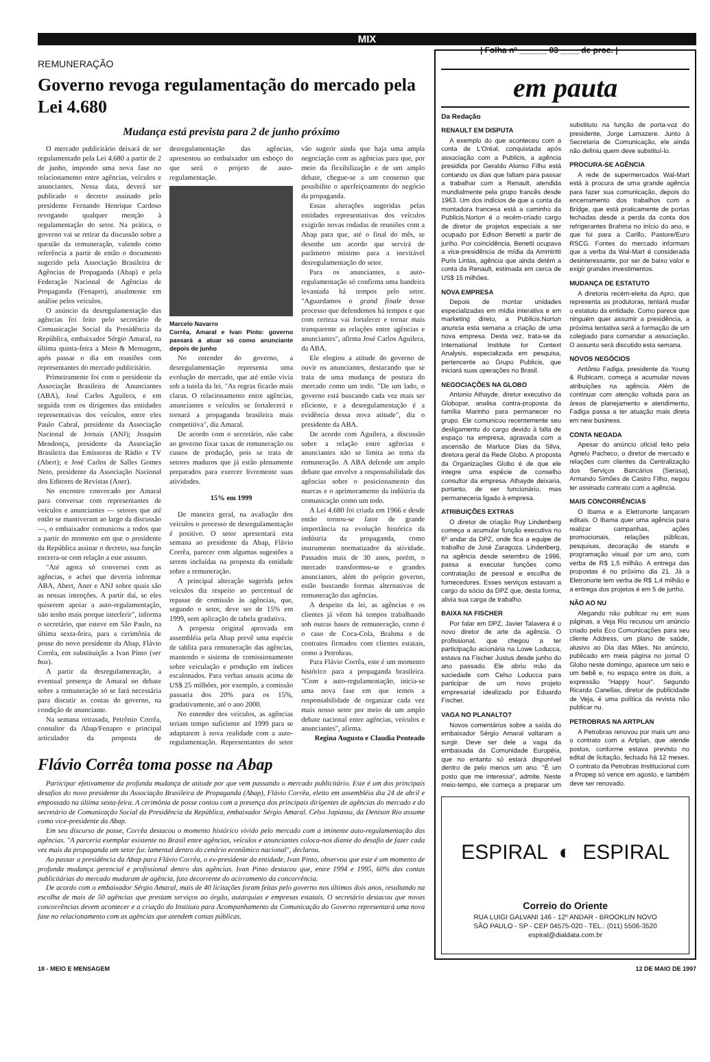| Folha nº ______ 03 ____ de proc. |
MIX
REMUNERAÇÃO
Governo revoga regulamentação do mercado pela Lei 4.680
Mudança está prevista para 2 de junho próximo
O mercado publicitário deixará de ser regulamentado pela Lei 4.680 a partir de 2 de junho, impondo uma nova fase no relacionamento entre agências, veículos e anunciantes. Nessa data, deverá ser publicado o decreto assinado pelo presidente Fernando Henrique Cardoso revogando qualquer menção à regulamentação do setor. Na prática, o governo vai se retirar da discussão sobre a questão da remuneração, valendo como referência a partir de então o documento sugerido pela Associação Brasileira de Agências de Propaganda (Abap) e pela Federação Nacional de Agências de Propaganda (Fenapro), atualmente em análise pelos veículos.
O anúncio da desregulamentação das agências foi feito pelo secretário de Comunicação Social da Presidência da República, embaixador Sérgio Amaral, na última quinta-feira a Meio & Mensagem, após passar o dia em reuniões com representantes do mercado publicitário.
Primeiramente foi com o presidente da Associação Brasileira de Anunciantes (ABA), José Carlos Aguilera, e em seguida com os dirigentes das entidades representativas dos veículos, entre eles Paulo Cabral, presidente da Associação Nacional de Jornais (ANJ); Joaquim Mendonça, presidente da Associação Brasileira das Emissoras de Rádio e TV (Abert); e José Carlos de Salles Gomes Neto, presidente da Associação Nacional dos Editores de Revistas (Aner).
No encontro convocado por Amaral para conversar com representantes de veículos e anunciantes — setores que até então se mantiveram ao largo da discussão —, o embaixador comunicou a todos que a partir do momento em que o presidente da República assinar o decreto, sua função encerra-se com relação a este assunto.
"Até agora só conversei com as agências, e achei que deveria informar ABA, Abert, Aner e ANJ sobre quais são as nossas intenções. A partir daí, se eles quiserem apoiar a auto-regulamentação, não tenho mais porque interferir", informa o secretário, que esteve em São Paulo, na última sexta-feira, para a cerimônia de posse do novo presidente da Abap, Flávio Corrêa, em substituição a Ivan Pinto (ver box).
A partir da desregulamentação, a eventual presença de Amaral no debate sobre a remuneração só se fará necessária para discutir as contas do governo, na condição de anunciante.
Na semana retrasada, Petrônio Corrêa, consultor da Abap/Fenapro e principal articulador da proposta de desregulamentação das agências, apresentou ao embaixador um esboço do que será o projeto de auto-regulamentação.
Marcelo Navarro
Corrêa, Amaral e Ivan Pinto: governo passará a atuar só como anunciante depois de junho
No entender do governo, a desregulamentação representa uma evolução do mercado, que até então vivia sob a tutela da lei. "As regras ficarão mais claras. O relacionamento entre agências, anunciantes e veículos se fortalecerá e tornará a propaganda brasileira mais competitiva", diz Amaral.
De acordo com o secretário, não cabe ao governo fixar taxas de remuneração ou custos de produção, pois se trata de setores maduros que já estão plenamente preparados para exercer livremente suas atividades.
15% em 1999
De maneira geral, na avaliação dos veículos o processo de desregulamentação é positivo. O setor apresentará esta semana ao presidente da Abap, Flávio Corrêa, parecer com algumas sugestões a serem incluídas na proposta da entidade sobre a remuneração.
A principal alteração sugerida pelos veículos diz respeito ao percentual de repasse de comissão às agências, que, segundo o setor, deve ser de 15% em 1999, sem aplicação de tabela gradativa.
A proposta original aprovada em assembléia pela Abap prevê uma espécie de tablita para remuneração das agências, mantendo o sistema de comissionamento sobre veiculação e produção em índices escalonados. Para verbas anuais acima de US$ 25 milhões, por exemplo, a comissão passaria dos 20% para os 15%, gradativamente, até o ano 2000.
No entender dos veículos, as agências teriam tempo suficiente até 1999 para se adaptarem à nova realidade com a auto-regulamentação. Representantes do setor vão sugerir ainda que haja uma ampla negociação com as agências para que, por meio da flexibilização e de um amplo debate, chegue-se a um consenso que possibilite o aperfeiçoamento do negócio da propaganda.
Essas alterações sugeridas pelas entidades representativas dos veículos exigirão novas rodadas de reuniões com a Abap para que, até o final do mês, se desenhe um acordo que servirá de parâmetro mínimo para a inevitável desregulamentação do setor.
Para os anunciantes, a auto-regulamentação só confirma uma bandeira levantada há tempos pelo setor. "Aguardamos o grand finale desse processo que defendemos há tempos e que com certeza vai fortalecer e tornar mais transparente as relações entre agências e anunciantes", afirma José Carlos Aguilera, da ABA.
Ele elogiou a atitude do governo de ouvir os anunciantes, destacando que se trata de uma mudança de postura do mercado como um todo. "De um lado, o governo está buscando cada vez mais ser eficiente, e a desregulamentação é a evidência dessa nova atitude", diz o presidente da ABA.
De acordo com Aguilera, a discussão sobre a relação entre agências e anunciantes não se limita ao tema da remuneração. A ABA defende um amplo debate que envolve a responsabilidade das agências sobre o posicionamento das marcas e o aprimoramento da indústria da comunicação como um todo.
A Lei 4.680 foi criada em 1966 e desde então tornou-se fator de grande importância na evolução histórica da indústria da propaganda, como instrumento normatizador da atividade. Passados mais de 30 anos, porém, o mercado transformou-se e grandes anunciantes, além do próprio governo, estão buscando formas alternativas de remuneração das agências.
A despeito da lei, as agências e os clientes já vêem há tempos trabalhando sob outras bases de remuneração, como é o caso de Coca-Cola, Brahma e de contratos firmados com clientes estatais, como a Petrobras.
Para Flávio Corrêa, este é um momento histórico para a propaganda brasileira. "Com a auto-regulamentação, inicia-se uma nova fase em que temos a responsabilidade de organizar cada vez mais nosso setor por meio de um amplo debate nacional entre agências, veículos e anunciantes", afirma.
Regina Augusto e Claudia Penteado
Flávio Corrêa toma posse na Abap
Participar efetivamente da profunda mudança de atitude por que vem passando o mercado publicitário. Este é um dos principais desafios do novo presidente da Associação Brasileira de Propaganda (Abap), Flávio Corrêa, eleito em assembléia dia 24 de abril e empossado na última sexta-feira. A cerimônia de posse contou com a presença dos principais dirigentes de agências do mercado e do secretário de Comunicação Social da Presidência da República, embaixador Sérgio Amaral. Celso Japiassu, da Denison Rio assume como vice-presidente da Abap.
Em seu discurso de posse, Corrêa destacou o momento histórico vivido pelo mercado com a iminente auto-regulamentação das agências. "A parceria exemplar existente no Brasil entre agências, veículos e anunciantes coloca-nos diante do desafio de fazer cada vez mais da propaganda um setor fur. lamental dentro do cenário econômico nacional", declarou.
Ao passar a presidência da Abap para Flávio Corrêa, o ex-presidente da entidade, Ivan Pinto, observou que este é um momento de profunda mudança gerencial e profissional dentro das agências. Ivan Pinto destacou que, entre 1994 e 1995, 60% das contas publicitárias do mercado mudaram de agência, fato decorrente do acirramento da concorrência.
De acordo com o embaixador Sérgio Amaral, mais de 40 licitações foram feitas pelo governo nos últimos dois anos, resultando na escolha de mais de 50 agências que prestam serviços ao órgão, autarquias e empresas estatais. O secretário destacou que novas concorrências devem acontecer e a criação do Instituto para Acompanhamento da Comunicação do Governo representará uma nova fase no relacionamento com as agências que atendem contas públicas.
em pauta
Da Redação
RENAULT EM DISPUTA
A exemplo do que aconteceu com a conta de L'Oréal, conquistada após associação com a Publicis, a agência presidida por Geraldo Alonso Filho está contando os dias que faltam para passar a trabalhar com a Renault, atendida mundialmente pela grupo francês desde 1963. Um dos indícios de que a conta da montadora francesa está a caminho da Publicis.Norton é o recém-criado cargo de diretor de projetos especiais a ser ocupado por Edison Benetti a partir de junho. Por coincidência, Benetti ocupava a vice-presidência de mídia da Ammiritti Puris Lintas, agência que ainda detém a conta da Renault, estimada em cerca de US$ 15 milhões.
NOVA EMPRESA
Depois de montar unidades especializadas em mídia interativa e em marketing direto, a Publicis.Norton anuncia esta semana a criação de uma nova empresa. Desta vez, trata-se da International Institute for Context Analysis, especializada em pesquisa, pertencente ao Grupo Publicis, que iniciará suas operações no Brasil.
NEGOCIAÇÕES NA GLOBO
Antonio Athayde, diretor executivo da Globopar, analisa contra-proposta da família Marinho para permanecer no grupo. Ele comunicou recentemente seu desligamento do cargo devido à falta de espaço na empresa, agravada com a ascensão de Marluce Dias da Silva, diretora geral da Rede Globo. A proposta da Organizações Globo é de que ele integre uma espécie de conselho consultor da empresa. Athayde deixaria, portanto, de ser funcionário, mas permaneceria ligado à empresa.
ATRIBUIÇÕES EXTRAS
O diretor de criação Ruy Lindenberg começa a acumular função executiva no 6º andar da DPZ, onde fica a equipe de trabalho de José Zaragoza. Lindenberg, na agência desde setembro de 1996, passa a executar funções como contratação de pessoal e escolha de fornecedores. Esses serviços estavam a cargo do sócio da DPZ que, desta forma, alivia sua carga de trabalho.
BAIXA NA FISCHER
Por falar em DPZ, Javier Talavera é o novo diretor de arte da agência. O profissional, que chegou a ter participação acionária na Lowe Loducca, estava na Fischer Justus desde junho do ano passado. Ele abriu mão da sociedade com Celso Loducca para participar de um novo projeto empresarial idealizado por Eduardo Fischer.
VAGA NO PLANALTO?
Novos comentários sobre a saída do embaixador Sérgio Amaral voltaram a surgir. Deve ser dele a vaga da embaixada da Comunidade Européia, que no entanto só estará disponível dentro de pelo menos um ano. "É um posto que me interessa", admite. Neste meio-tempo, ele começa a preparar um substituto na função de porta-voz do presidente, Jorge Lamazere. Junto à Secretaria de Comunicação, ele ainda não definiu quem deve substituí-lo.
PROCURA-SE AGÊNCIA
A rede de supermercados Wal-Mart está à procura de uma grande agência para fazer sua comunicação, depois do encerramento dos trabalhos com a Bridge, que está praticamente de portas fechadas desde a perda da conta dos refrigerantes Brahma no início do ano, e que foi para a Carillo, Pastore/Euro RSCG. Fontes do mercado informam que a verba da Wal-Mart é considerada desinteressante, por ser de baixo valor e exigir grandes investimentos.
MUDANÇA DE ESTATUTO
A diretoria recém-eleita da Apro, que representa as produtoras, tentará mudar o estatuto da entidade. Como parece que ninguém quer assumir a presidência, a próxima tentativa será a formação de um colegiado para comandar a associação. O assunto será discutido esta semana.
NOVOS NEGÓCIOS
Antônio Fadiga, presidente da Young & Rubicam, começa a acumular novas atribuições na agência. Além de continuar com atenção voltada para as áreas de planejamento e atendimento, Fadiga passa a ter atuação mais direta em new business.
CONTA NEGADA
Apesar do anúncio oficial feito pela Agnelo Pacheco, o diretor de mercado e relações com clientes da Centralização dos Serviços Bancários (Serasa), Armando Simões de Castro Filho, negou ter assinado contrato com a agência.
MAIS CONCORRÊNCIAS
O Ibama e a Eletronorte lançaram editais. O Ibama quer uma agência para realizar campanhas, ações promocionais, relações públicas, pesquisas, decoração de stands e programação visual por um ano, com verba de R$ 1,5 milhão. A entrega das propostas é no próximo dia 21. Já a Eletronorte tem verba de R$ 1,4 milhão e a entrega dos projetos é em 5 de junho.
NÃO AO NU
Alegando não publicar nu em suas páginas, a Veja Rio recusou um anúncio criado pela Eco Comunicações para seu cliente Address, um plano de saúde, alusivo ao Dia das Mães. No anúncio, publicado em meia página no jornal O Globo neste domingo, aparece um seio e um bebê e, no espaço entre os dois, a expressão "Happy hour". Segundo Ricardo Canellas, diretor de publicidade de Veja, é uma política da revista não publicar nu.
PETROBRAS NA ARTPLAN
A Petrobras renovou por mais um ano o contrato com a Artplan, que atende postos, conforme estava previsto no edital de licitação, fechado há 12 meses. O contrato da Petrobras Institucional com a Propeg só vence em agosto, e também deve ser renovado.
ESPIRAL ◐ ESPIRAL
Correio do Oriente
RUA LUIGI GALVANI 146 - 12º ANDAR - BROOKLIN NOVO
SÃO PAULO - SP - CEP 04575-020 - TEL.: (011) 5506-3520
espiral@dialdata.com.br
18 - MEIO E MENSAGEM 12 DE MAIO DE 1997